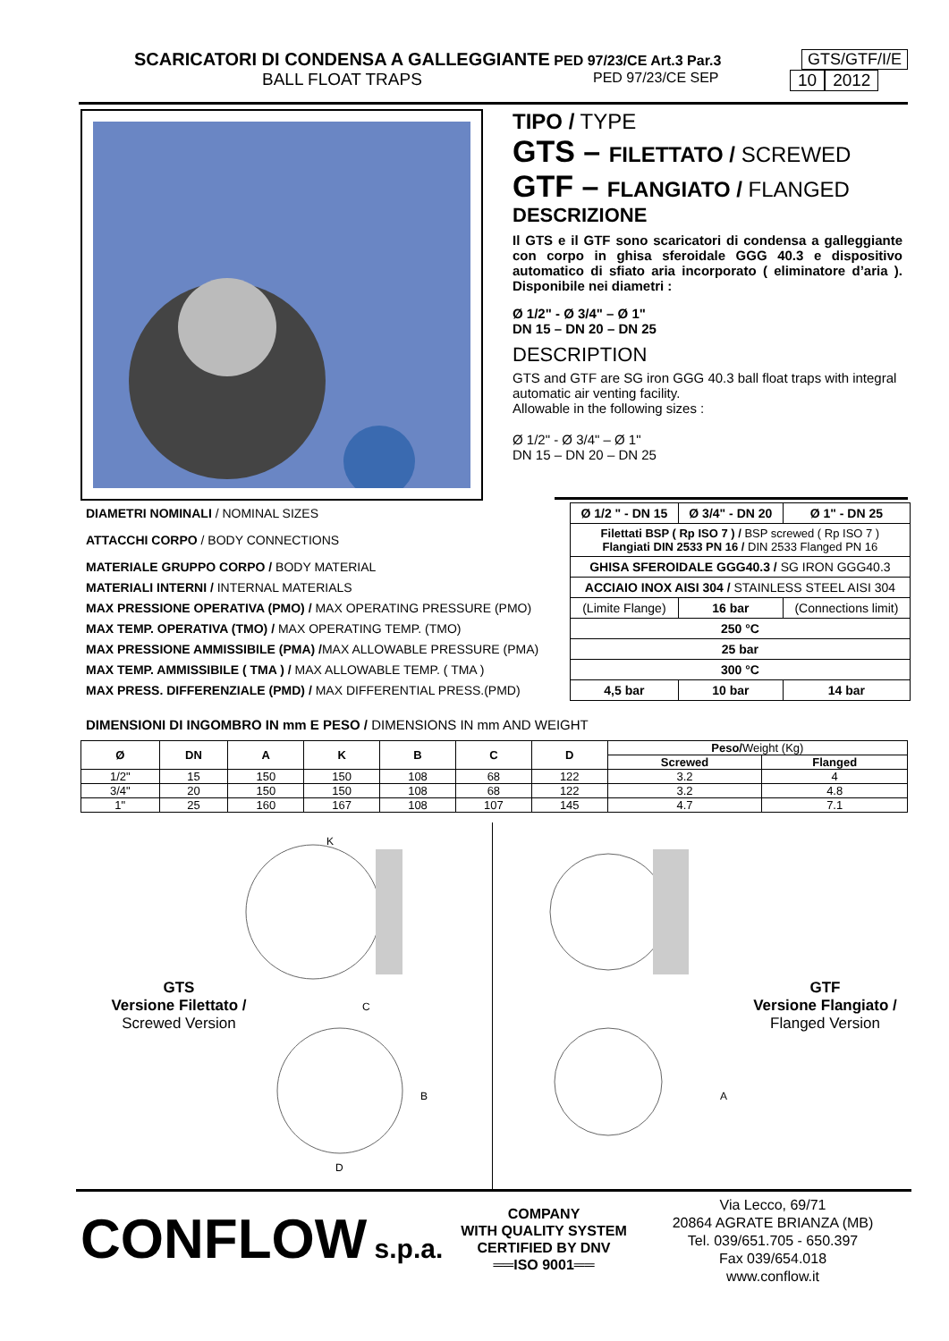SCARICATORI DI CONDENSA A GALLEGGIANTE PED 97/23/CE Art.3 Par.3
GTS/GTF/I/E
BALL FLOAT TRAPS PED 97/23/CE SEP 10 2012
TIPO / TYPE
GTS – FILETTATO / SCREWED
GTF – FLANGIATO / FLANGED
DESCRIZIONE
Il GTS e il GTF sono scaricatori di condensa a galleggiante con corpo in ghisa sferoidale GGG 40.3 e dispositivo automatico di sfiato aria incorporato ( eliminatore d’aria ). Disponibile nei diametri :
Ø 1/2" - Ø 3/4" – Ø 1"
DN 15 – DN 20 – DN 25
DESCRIPTION
GTS and GTF are SG iron GGG 40.3 ball float traps with integral automatic air venting facility.
Allowable in the following sizes :
Ø 1/2" - Ø 3/4" – Ø 1"
DN 15 – DN 20 – DN 25
| DIAMETRI NOMINALI / NOMINAL SIZES | Ø 1/2 " - DN 15 | Ø 3/4" - DN 20 | Ø 1" - DN 25 |
| ATTACCHI CORPO / BODY CONNECTIONS | Filettati BSP ( Rp ISO 7 ) / BSP screwed ( Rp ISO 7 ) Flangiati DIN 2533 PN 16 / DIN 2533 Flanged PN 16 | | |
| MATERIALE GRUPPO CORPO / BODY MATERIAL | GHISA SFEROIDALE GGG40.3 / SG IRON GGG40.3 | | |
| MATERIALI INTERNI / INTERNAL MATERIALS | ACCIAIO INOX AISI 304 / STAINLESS STEEL AISI 304 | | |
| MAX PRESSIONE OPERATIVA (PMO) / MAX OPERATING PRESSURE (PMO) | (Limite Flange) | 16 bar | (Connections limit) |
| MAX TEMP. OPERATIVA (TMO) / MAX OPERATING TEMP. (TMO) | 250 °C | | |
| MAX PRESSIONE AMMISSIBILE (PMA) / MAX ALLOWABLE PRESSURE (PMA) | 25 bar | | |
| MAX TEMP. AMMISSIBILE ( TMA ) / MAX ALLOWABLE TEMP. ( TMA ) | 300 °C | | |
| MAX PRESS. DIFFERENZIALE (PMD) / MAX DIFFERENTIAL PRESS.(PMD) | 4,5 bar | 10 bar | 14 bar |
DIMENSIONI DI INGOMBRO IN mm E PESO / DIMENSIONS IN mm AND WEIGHT
| Ø | DN | A | K | B | C | D | Peso/ Weight (Kg) | |
| --- | --- | --- | --- | --- | --- | --- | --- | --- |
| | | | | | | | Screwed | Flanged |
| 1/2" | 15 | 150 | 150 | 108 | 68 | 122 | 3.2 | 4 |
| 3/4" | 20 | 150 | 150 | 108 | 68 | 122 | 3.2 | 4.8 |
| 1" | 25 | 160 | 167 | 108 | 107 | 145 | 4.7 | 7.1 |
GTS
Versione Filettato /
Screwed Version
K
C
B
D
A
GTF
Versione Flangiato /
Flanged Version
CONFLOW s.p.a.
COMPANY
WITH QUALITY SYSTEM
CERTIFIED BY DNV
══ISO 9001══
Via Lecco, 69/71
20864 AGRATE BRIANZA (MB)
Tel. 039/651.705 - 650.397
Fax 039/654.018
www.conflow.it